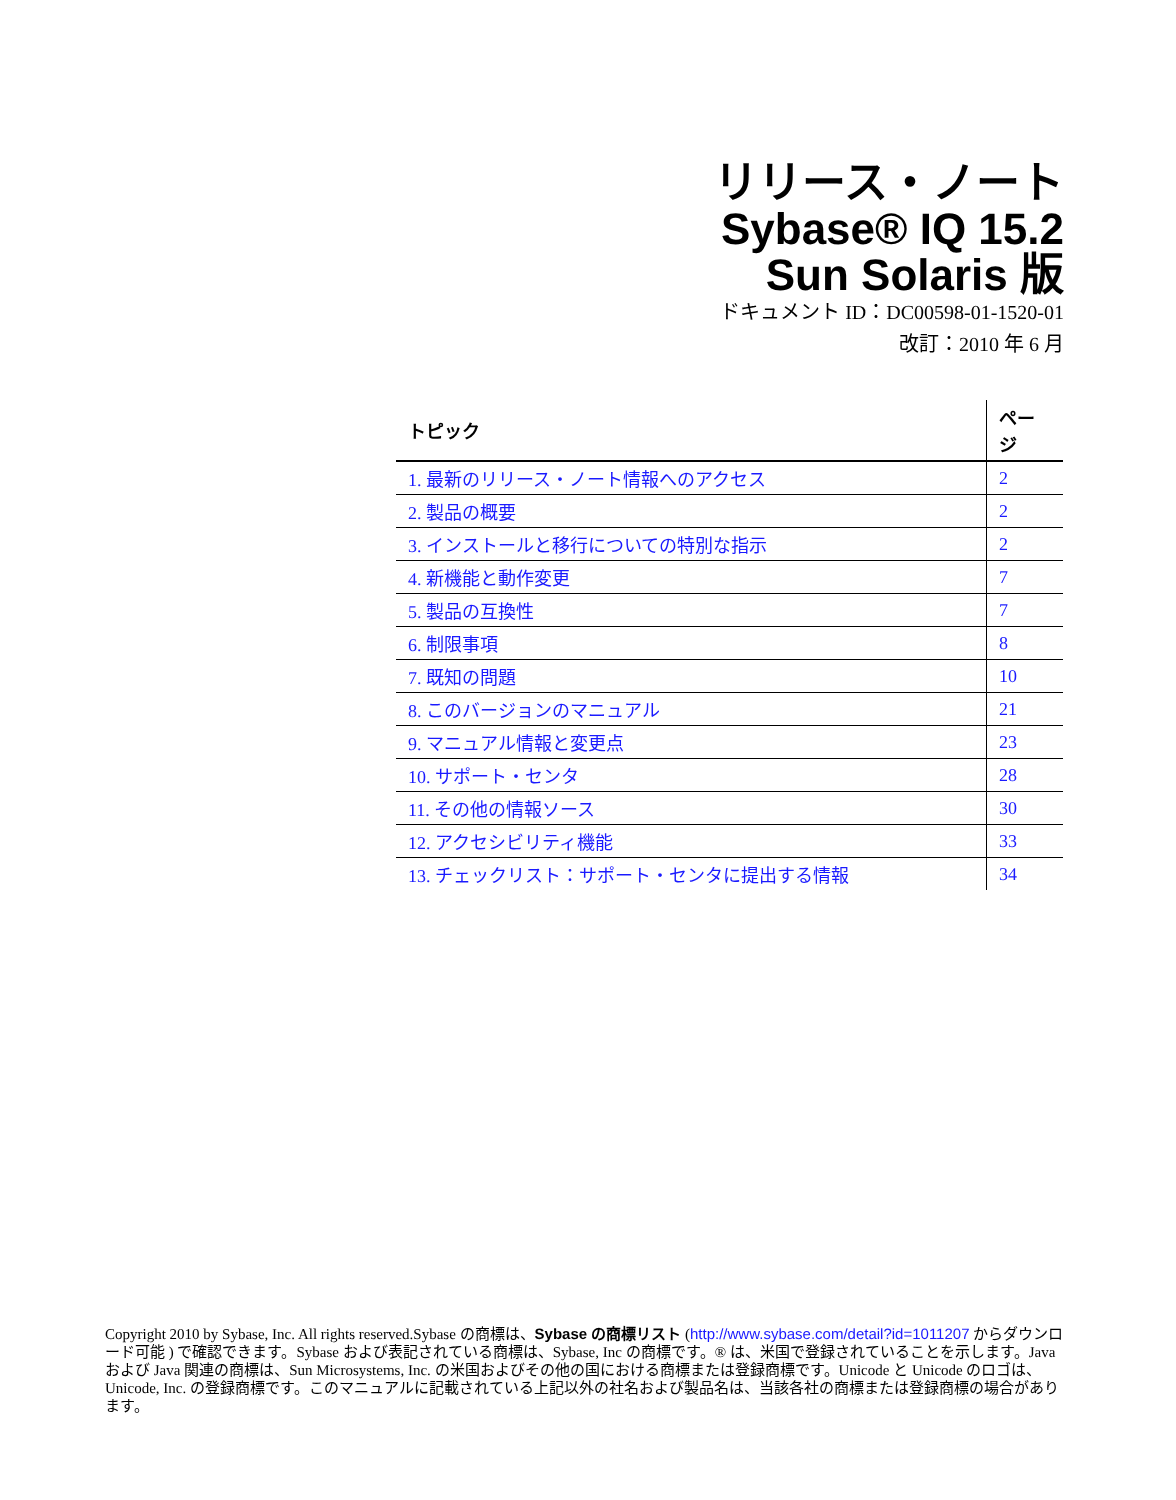リリース・ノート
Sybase® IQ 15.2
Sun Solaris 版
ドキュメント ID：DC00598-01-1520-01
改訂：2010 年 6 月
| トピック | ページ |
| --- | --- |
| 1. 最新のリリース・ノート情報へのアクセス | 2 |
| 2. 製品の概要 | 2 |
| 3. インストールと移行についての特別な指示 | 2 |
| 4. 新機能と動作変更 | 7 |
| 5. 製品の互換性 | 7 |
| 6. 制限事項 | 8 |
| 7. 既知の問題 | 10 |
| 8. このバージョンのマニュアル | 21 |
| 9. マニュアル情報と変更点 | 23 |
| 10. サポート・センタ | 28 |
| 11. その他の情報ソース | 30 |
| 12. アクセシビリティ機能 | 33 |
| 13. チェックリスト：サポート・センタに提出する情報 | 34 |
Copyright 2010 by Sybase, Inc. All rights reserved.Sybase の商標は、Sybase の商標リスト (http://www.sybase.com/detail?id=1011207 からダウンロード可能 ) で確認できます。Sybase および表記されている商標は、Sybase, Inc の商標です。® は、米国で登録されていることを示します。Java および Java 関連の商標は、Sun Microsystems, Inc. の米国およびその他の国における商標または登録商標です。Unicode と Unicode のロゴは、Unicode, Inc. の登録商標です。このマニュアルに記載されている上記以外の社名および製品名は、当該各社の商標または登録商標の場合があります。